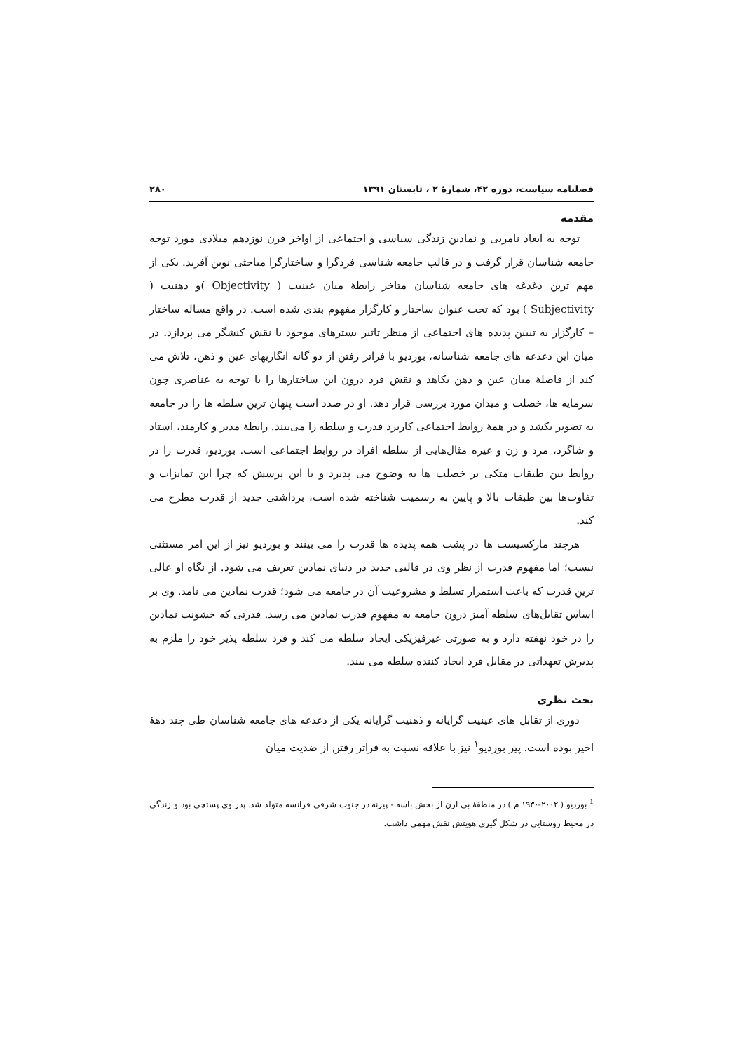فصلنامه سیاست، دوره ۴۲، شمارهٔ ۲ ، تابستان ۱۳۹۱ ۲۸۰
مقدمه
توجه به ابعاد نامریی و نمادین زندگی سیاسی و اجتماعی از اواخر قرن نوزدهم میلادی مورد توجه جامعه شناسان قرار گرفت و در قالب جامعه شناسی فردگرا و ساختارگرا مباحثی نوین آفرید. یکی از مهم ترین دغدغه های جامعه شناسان متاخر رابطهٔ میان عینیت ( Objectivity )و ذهنیت ( Subjectivity ) بود که تحت عنوان ساختار و کارگزار مفهوم بندی شده است. در واقع مساله ساختار – کارگزار به تبیین پدیده های اجتماعی از منظر تاثیر بسترهای موجود یا نقش کنشگر می پردازد. در میان این دغدغه های جامعه شناسانه، بوردیو با فراتر رفتن از دو گانه انگاریهای عین و ذهن، تلاش می کند از فاصلهٔ میان عین و ذهن بکاهد و نقش فرد درون این ساختارها را با توجه به عناصری چون سرمایه ها، خصلت و میدان مورد بررسی قرار دهد. او در صدد است پنهان ترین سلطه ها را در جامعه به تصویر بکشد و در همهٔ روابط اجتماعی کاربرد قدرت و سلطه را می‌بیند. رابطهٔ مدیر و کارمند، استاد و شاگرد، مرد و زن و غیره مثال‌هایی از سلطه افراد در روابط اجتماعی است. بوردیو، قدرت را در روابط بین طبقات متکی بر خصلت ها به وضوح می پذیرد و با این پرسش که چرا این تمایزات و تفاوت‌ها بین طبقات بالا و پایین به رسمیت شناخته شده است، برداشتی جدید از قدرت مطرح می کند.
هرچند مارکسیست ها در پشت همه پدیده ها قدرت را می بینند و بوردیو نیز از این امر مستثنی نیست؛ اما مفهوم قدرت از نظر وی در قالبی جدید در دنیای نمادین تعریف می شود. از نگاه او عالی ترین قدرت که باعث استمرار تسلط و مشروعیت آن در جامعه می شود؛ قدرت نمادین می نامد. وی بر اساس تقابل‌های سلطه آمیز درون جامعه به مفهوم قدرت نمادین می رسد. قدرتی که خشونت نمادین را در خود نهفته دارد و به صورتی غیرفیزیکی ایجاد سلطه می کند و فرد سلطه پذیر خود را ملزم به پذیرش تعهداتی در مقابل فرد ایجاد کننده سلطه می بیند.
بحث نظری
دوری از تقابل های عینیت گرایانه و ذهنیت گرایانه یکی از دغدغه های جامعه شناسان طی چند دههٔ اخیر بوده است. پیر بوردیو<sup>۱</sup> نیز با علاقه نسبت به فراتر رفتن از ضدیت میان
<sup>1</sup> بوردیو ( ۲۰۰۲-۱۹۳۰ م ) در منطقهٔ بی آرن از بخش باسه - پیرنه در جنوب شرقی فرانسه متولد شد. پدر وی پستچی بود و زندگی در محیط روستایی در شکل گیری هویتش نقش مهمی داشت.